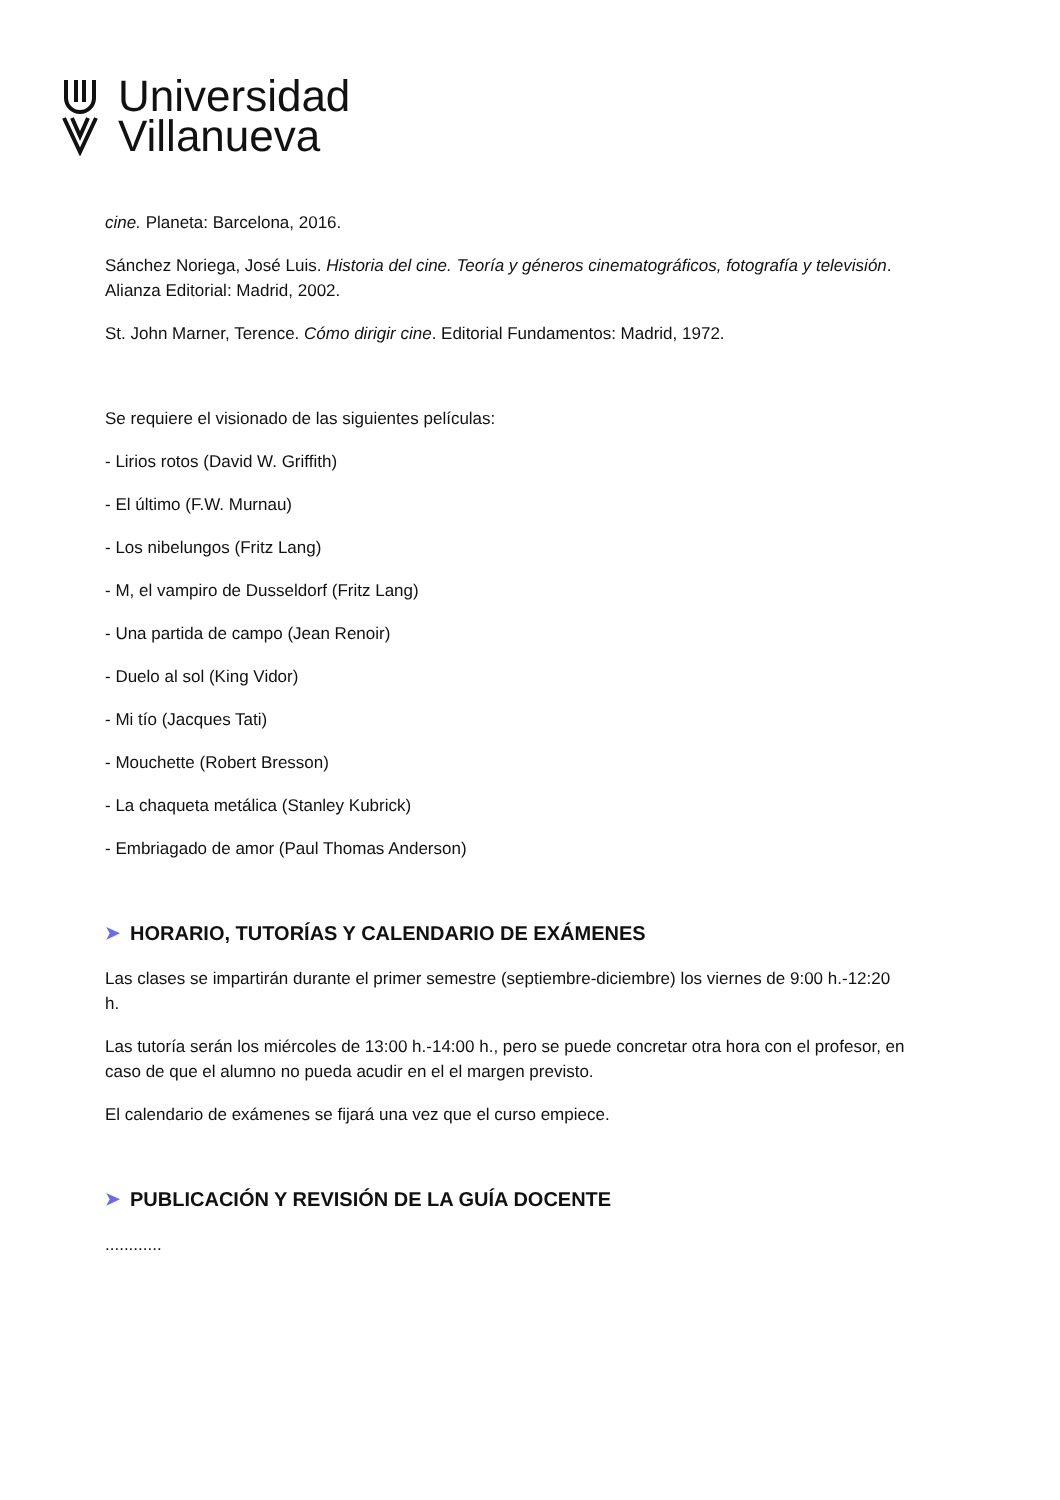Universidad
Villanueva
cine. Planeta: Barcelona, 2016.
Sánchez Noriega, José Luis. Historia del cine. Teoría y géneros cinematográficos, fotografía y televisión. Alianza Editorial: Madrid, 2002.
St. John Marner, Terence. Cómo dirigir cine. Editorial Fundamentos: Madrid, 1972.
Se requiere el visionado de las siguientes películas:
- Lirios rotos (David W. Griffith)
- El último (F.W. Murnau)
- Los nibelungos (Fritz Lang)
- M, el vampiro de Dusseldorf (Fritz Lang)
- Una partida de campo (Jean Renoir)
- Duelo al sol (King Vidor)
- Mi tío (Jacques Tati)
- Mouchette (Robert Bresson)
- La chaqueta metálica (Stanley Kubrick)
- Embriagado de amor (Paul Thomas Anderson)
➤ HORARIO, TUTORÍAS Y CALENDARIO DE EXÁMENES
Las clases se impartirán durante el primer semestre (septiembre-diciembre) los viernes de 9:00 h.-12:20 h.
Las tutoría serán los miércoles de 13:00 h.-14:00 h., pero se puede concretar otra hora con el profesor, en caso de que el alumno no pueda acudir en el el margen previsto.
El calendario de exámenes se fijará una vez que el curso empiece.
➤ PUBLICACIÓN Y REVISIÓN DE LA GUÍA DOCENTE
............